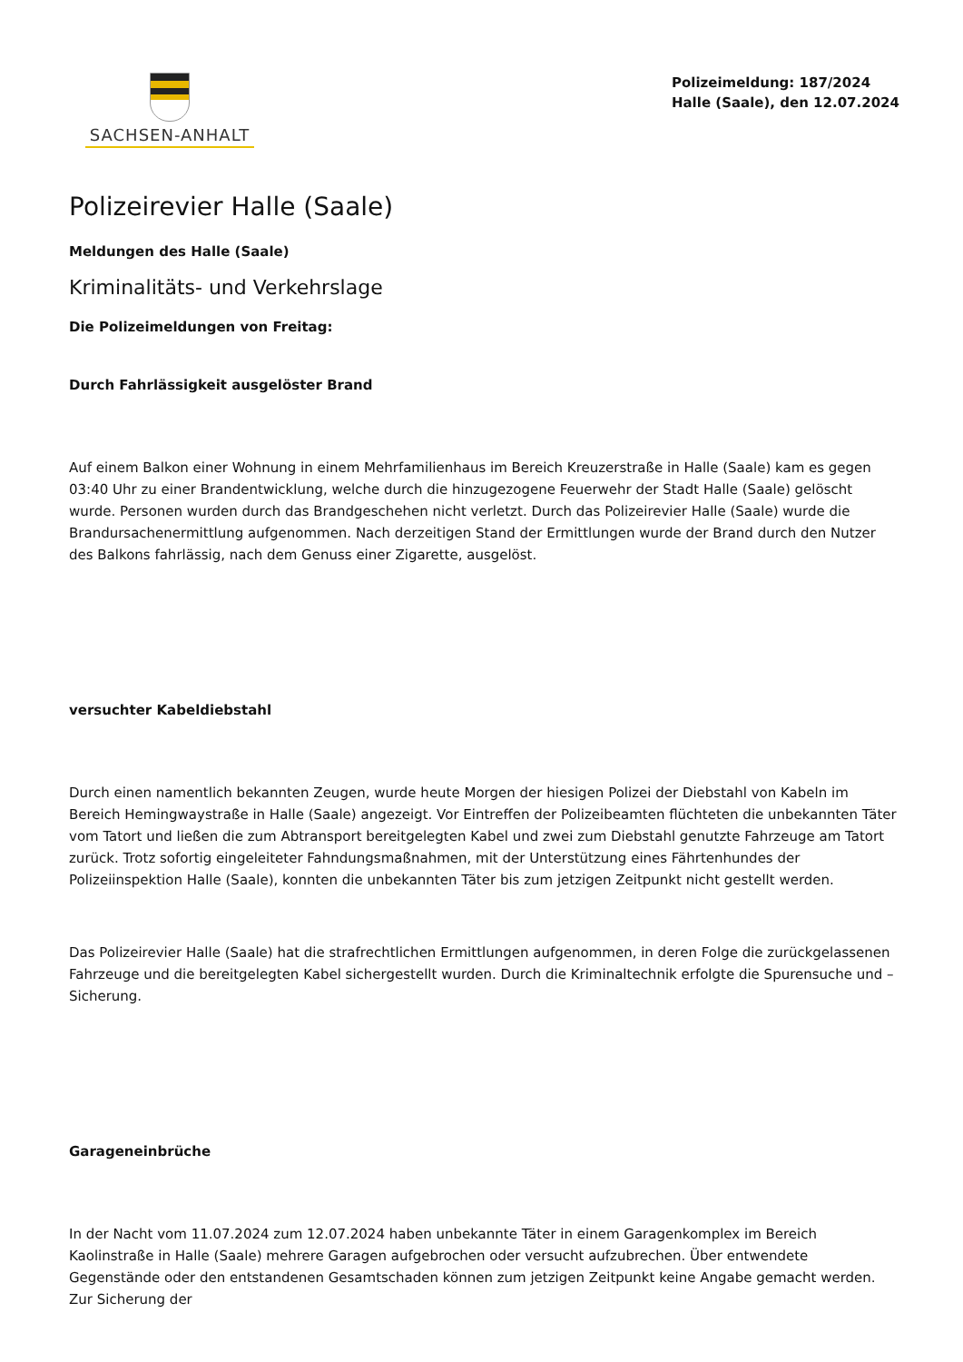SACHSEN-ANHALT
Polizeimeldung: 187/2024
Halle (Saale), den 12.07.2024
Polizeirevier Halle (Saale)
Meldungen des Halle (Saale)
Kriminalitäts- und Verkehrslage
Die Polizeimeldungen von Freitag:
Durch Fahrlässigkeit ausgelöster Brand
Auf einem Balkon einer Wohnung in einem Mehrfamilienhaus im Bereich Kreuzerstraße in Halle (Saale) kam es gegen 03:40 Uhr zu einer Brandentwicklung, welche durch die hinzugezogene Feuerwehr der Stadt Halle (Saale) gelöscht wurde. Personen wurden durch das Brandgeschehen nicht verletzt. Durch das Polizeirevier Halle (Saale) wurde die Brandursachenermittlung aufgenommen. Nach derzeitigen Stand der Ermittlungen wurde der Brand durch den Nutzer des Balkons fahrlässig, nach dem Genuss einer Zigarette, ausgelöst.
versuchter Kabeldiebstahl
Durch einen namentlich bekannten Zeugen, wurde heute Morgen der hiesigen Polizei der Diebstahl von Kabeln im Bereich Hemingwaystraße in Halle (Saale) angezeigt. Vor Eintreffen der Polizeibeamten flüchteten die unbekannten Täter vom Tatort und ließen die zum Abtransport bereitgelegten Kabel und zwei zum Diebstahl genutzte Fahrzeuge am Tatort zurück. Trotz sofortig eingeleiteter Fahndungsmaßnahmen, mit der Unterstützung eines Fährtenhundes der Polizeiinspektion Halle (Saale), konnten die unbekannten Täter bis zum jetzigen Zeitpunkt nicht gestellt werden.
Das Polizeirevier Halle (Saale) hat die strafrechtlichen Ermittlungen aufgenommen, in deren Folge die zurückgelassenen Fahrzeuge und die bereitgelegten Kabel sichergestellt wurden. Durch die Kriminaltechnik erfolgte die Spurensuche und –Sicherung.
Garageneinbrüche
In der Nacht vom 11.07.2024 zum 12.07.2024 haben unbekannte Täter in einem Garagenkomplex im Bereich Kaolinstraße in Halle (Saale) mehrere Garagen aufgebrochen oder versucht aufzubrechen. Über entwendete Gegenstände oder den entstandenen Gesamtschaden können zum jetzigen Zeitpunkt keine Angabe gemacht werden. Zur Sicherung der